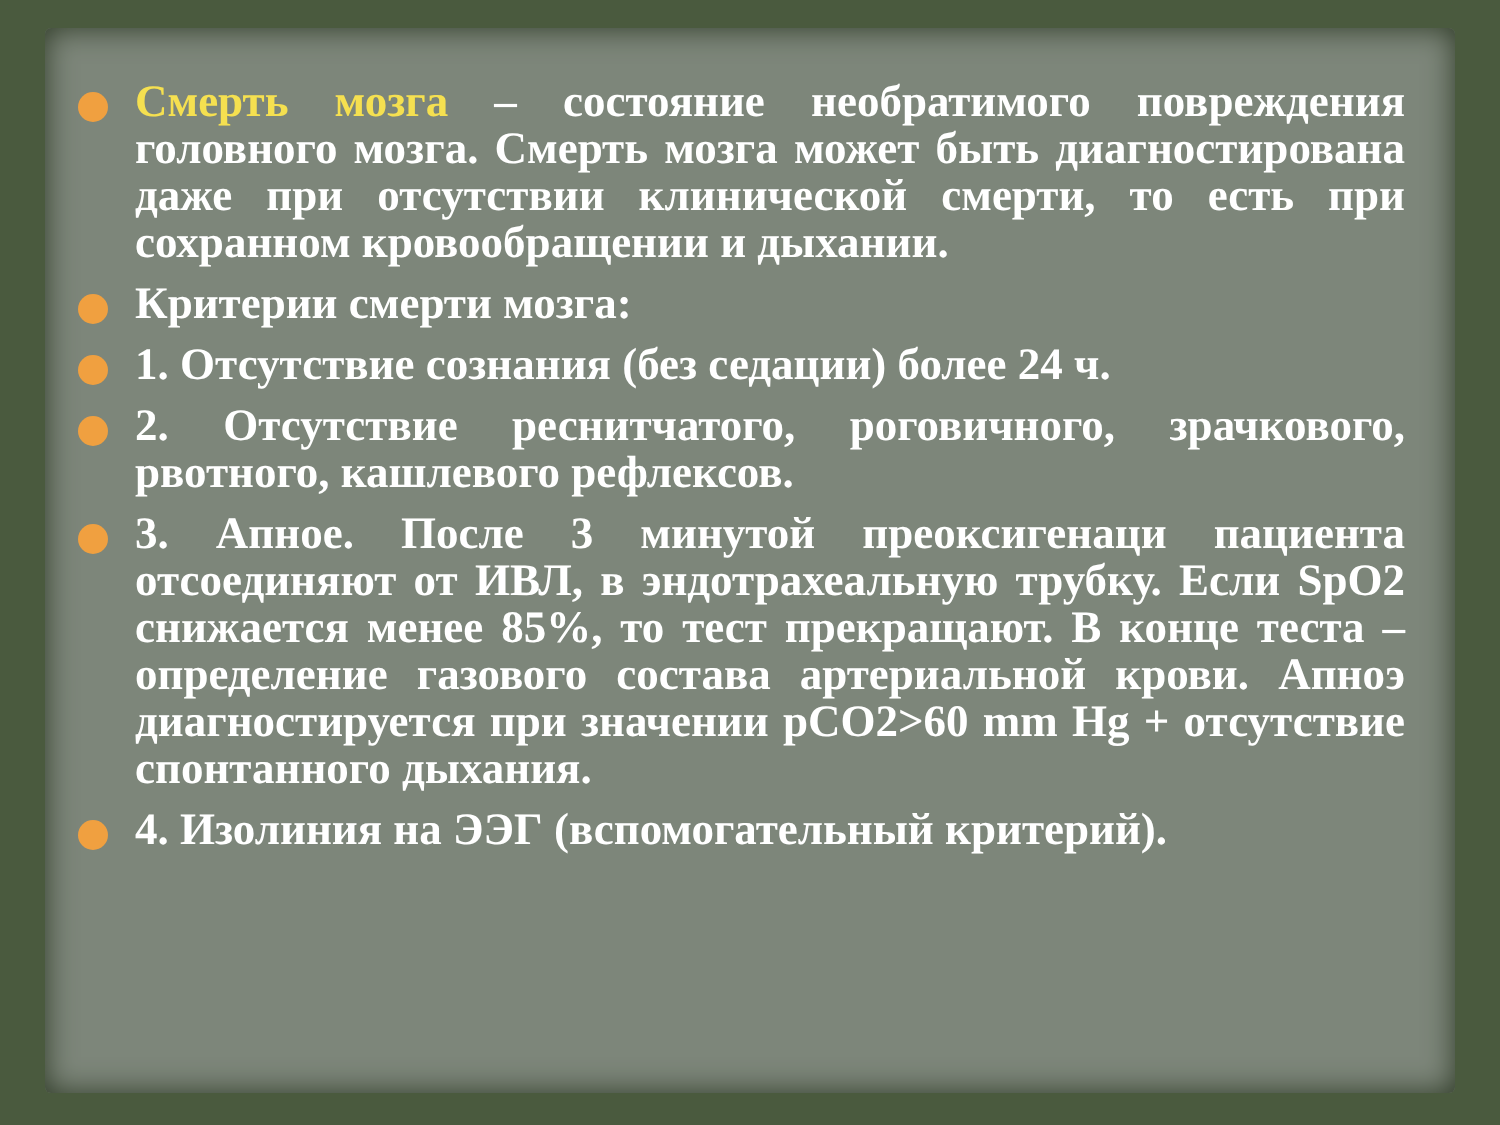Смерть мозга – состояние необратимого повреждения головного мозга. Смерть мозга может быть диагностирована даже при отсутствии клинической смерти, то есть при сохранном кровообращении и дыхании.
Критерии смерти мозга:
1. Отсутствие сознания (без седации) более 24 ч.
2. Отсутствие реснитчатого, роговичного, зрачкового, рвотного, кашлевого рефлексов.
3. Апное. После 3 минутой преоксигенаци пациента отсоединяют от ИВЛ, в эндотрахеальную трубку. Если SpO2 снижается менее 85%, то тест прекращают. В конце теста – определение газового состава артериальной крови. Апноэ диагностируется при значении pCO2>60 mm Hg + отсутствие спонтанного дыхания.
4. Изолиния на ЭЭГ (вспомогательный критерий).